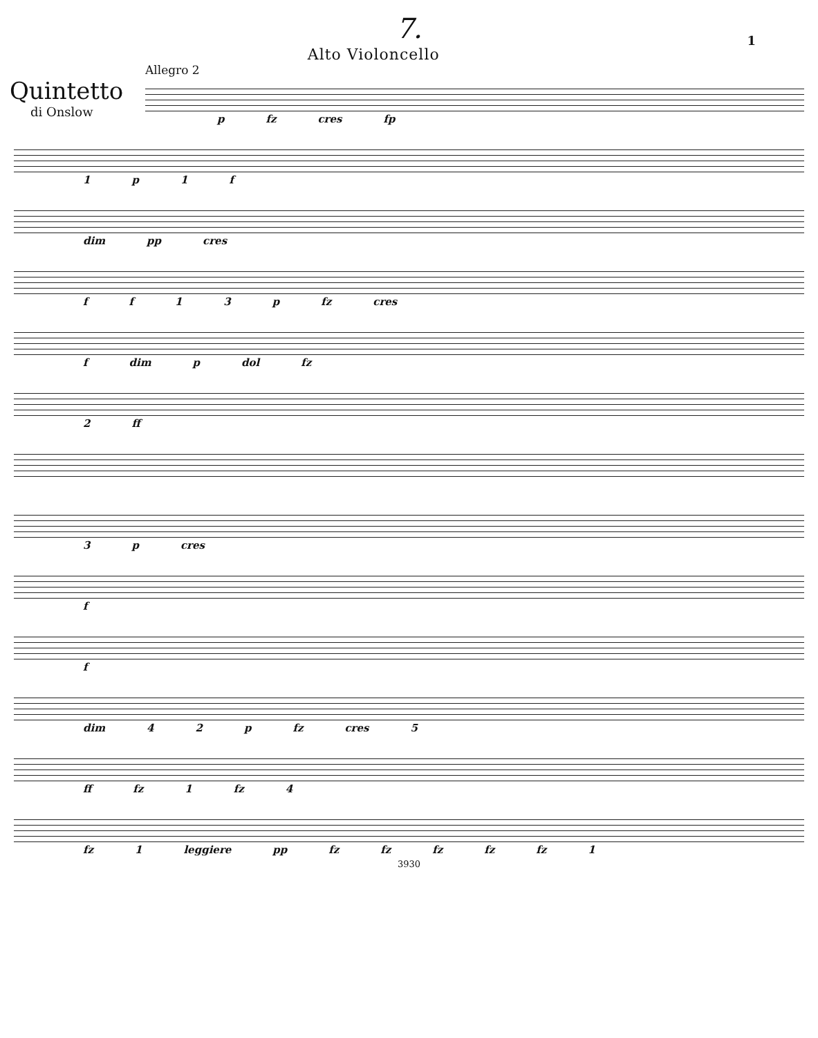7.
1
Alto Violoncello
Quintetto
di Onslow
Allegro 2
p fz cres fp
1 p 1 f
dim pp cres
ff 13 p fz cres
f dim p dol fz
2 ff
3 p cres
f
f
dim 42 p fz cres 5
ff fz 1 fz 4
fz 1 leggiere pp fz fz fz fz fz 1
3930